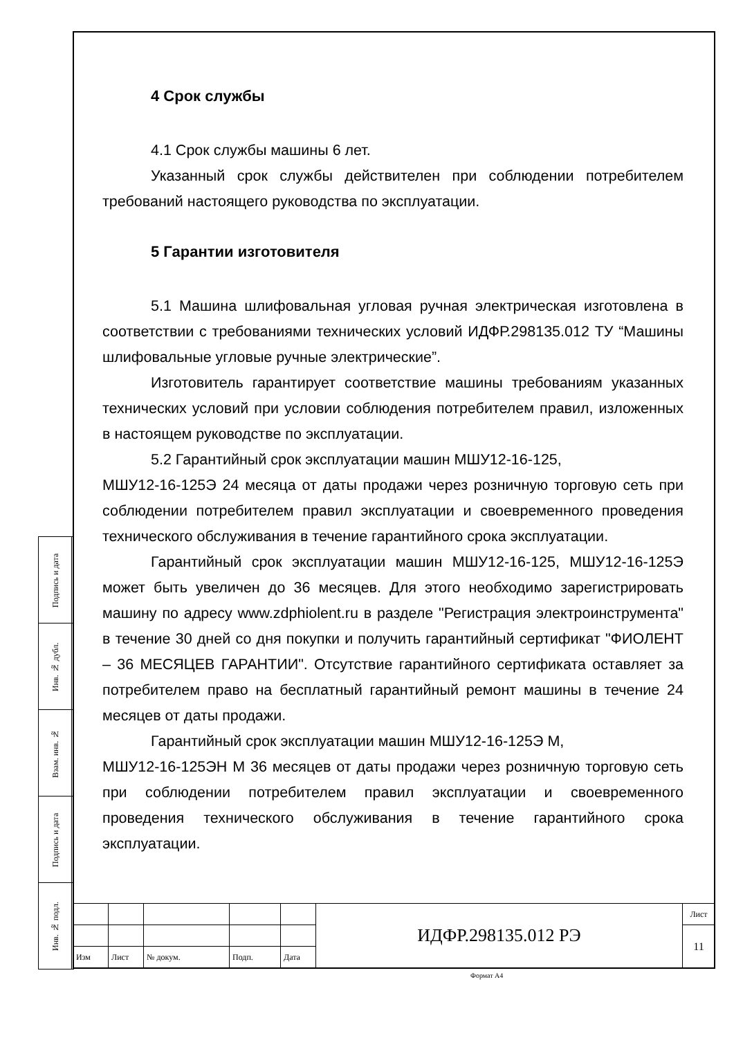4 Срок службы
4.1 Срок службы машины 6 лет.
Указанный срок службы действителен при соблюдении потребителем требований настоящего руководства по эксплуатации.
5 Гарантии изготовителя
5.1 Машина шлифовальная угловая ручная электрическая изготовлена в соответствии с требованиями технических условий ИДФР.298135.012 ТУ “Машины шлифовальные угловые ручные электрические”.
Изготовитель гарантирует соответствие машины требованиям указанных технических условий при условии соблюдения потребителем правил, изложенных в настоящем руководстве по эксплуатации.
5.2 Гарантийный срок эксплуатации машин МШУ12-16-125,
МШУ12-16-125Э 24 месяца от даты продажи через розничную торговую сеть при соблюдении потребителем правил эксплуатации и своевременного проведения технического обслуживания в течение гарантийного срока эксплуатации.
Гарантийный срок эксплуатации машин МШУ12-16-125, МШУ12-16-125Э может быть увеличен до 36 месяцев. Для этого необходимо зарегистрировать машину по адресу www.zdphiolent.ru в разделе "Регистрация электроинструмента" в течение 30 дней со дня покупки и получить гарантийный сертификат "ФИОЛЕНТ – 36 МЕСЯЦЕВ ГАРАНТИИ". Отсутствие гарантийного сертификата оставляет за потребителем право на бесплатный гарантийный ремонт машины в течение 24 месяцев от даты продажи.
Гарантийный срок эксплуатации машин МШУ12-16-125Э М,
МШУ12-16-125ЭН М 36 месяцев от даты продажи через розничную торговую сеть при соблюдении потребителем правил эксплуатации и своевременного проведения технического обслуживания в течение гарантийного срока эксплуатации.
| Подпись и дата | |
| Инв. № дубл. | |
| Взам. инв. № | |
| Подпись и дата | |
| Инв. № подл. | |
| | | | | | ИДФР.298135.012 РЭ | Лист |
| | | | | | | 11 |
| Изм | Лист | № докум. | Подп. | Дата | | |
Формат А4